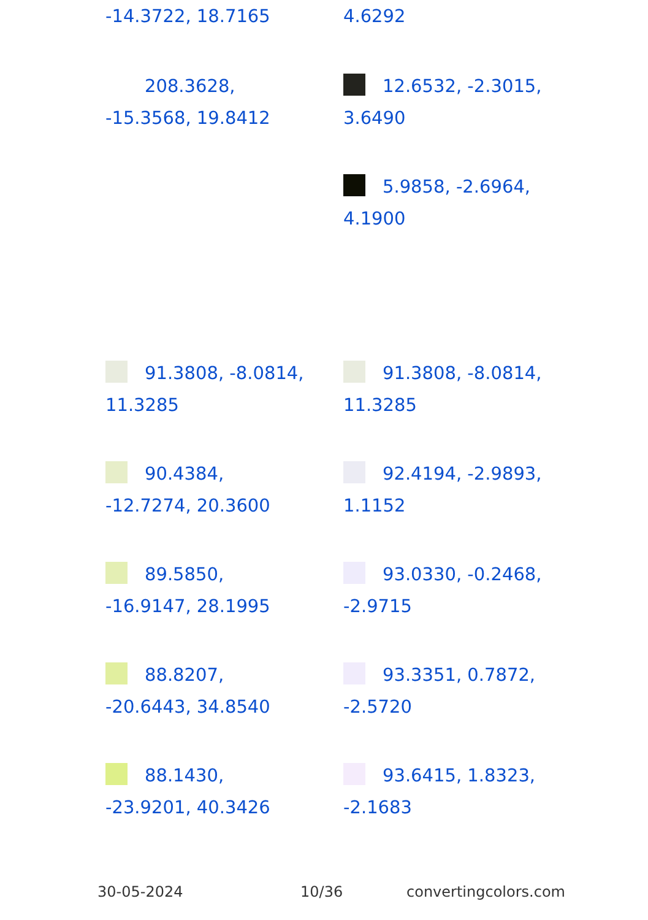-14.3722, 18.7165 4.6292
208.3628, -15.3568, 19.8412
12.6532, -2.3015, 3.6490
5.9858, -2.6964, 4.1900
91.3808, -8.0814, 11.3285
91.3808, -8.0814, 11.3285
90.4384, -12.7274, 20.3600
92.4194, -2.9893, 1.1152
89.5850, -16.9147, 28.1995
93.0330, -0.2468, -2.9715
88.8207, -20.6443, 34.8540
93.3351, 0.7872, -2.5720
88.1430, -23.9201, 40.3426
93.6415, 1.8323, -2.1683
30-05-2024 10/36 convertingcolors.com